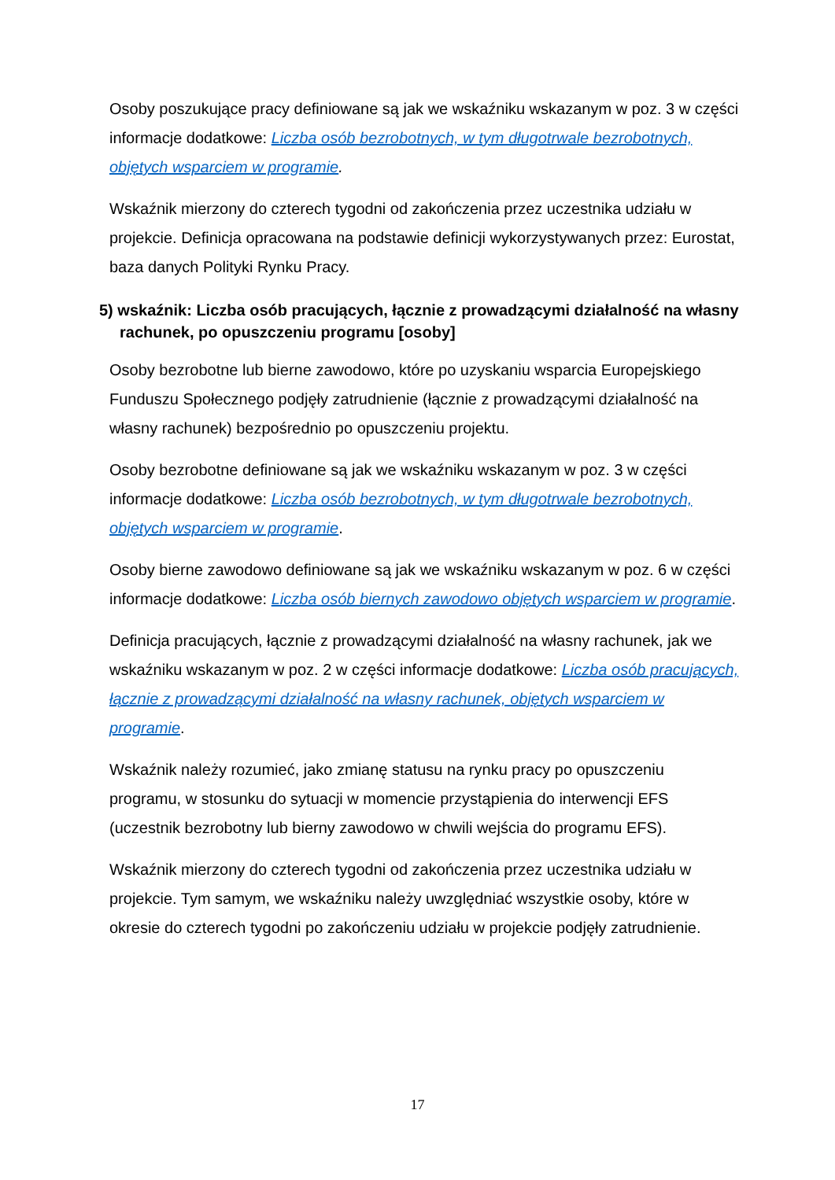Osoby poszukujące pracy definiowane są jak we wskaźniku wskazanym w poz. 3 w części informacje dodatkowe: Liczba osób bezrobotnych, w tym długotrwale bezrobotnych, objętych wsparciem w programie.
Wskaźnik mierzony do czterech tygodni od zakończenia przez uczestnika udziału w projekcie. Definicja opracowana na podstawie definicji wykorzystywanych przez: Eurostat, baza danych Polityki Rynku Pracy.
5) wskaźnik: Liczba osób pracujących, łącznie z prowadzącymi działalność na własny rachunek, po opuszczeniu programu [osoby]
Osoby bezrobotne lub bierne zawodowo, które po uzyskaniu wsparcia Europejskiego Funduszu Społecznego podjęły zatrudnienie (łącznie z prowadzącymi działalność na własny rachunek) bezpośrednio po opuszczeniu projektu.
Osoby bezrobotne definiowane są jak we wskaźniku wskazanym w poz. 3 w części informacje dodatkowe: Liczba osób bezrobotnych, w tym długotrwale bezrobotnych, objętych wsparciem w programie.
Osoby bierne zawodowo definiowane są jak we wskaźniku wskazanym w poz. 6 w części informacje dodatkowe: Liczba osób biernych zawodowo objętych wsparciem w programie.
Definicja pracujących, łącznie z prowadzącymi działalność na własny rachunek, jak we wskaźniku wskazanym w poz. 2 w części informacje dodatkowe: Liczba osób pracujących, łącznie z prowadzącymi działalność na własny rachunek, objętych wsparciem w programie.
Wskaźnik należy rozumieć, jako zmianę statusu na rynku pracy po opuszczeniu programu, w stosunku do sytuacji w momencie przystąpienia do interwencji EFS (uczestnik bezrobotny lub bierny zawodowo w chwili wejścia do programu EFS).
Wskaźnik mierzony do czterech tygodni od zakończenia przez uczestnika udziału w projekcie. Tym samym, we wskaźniku należy uwzględniać wszystkie osoby, które w okresie do czterech tygodni po zakończeniu udziału w projekcie podjęły zatrudnienie.
17